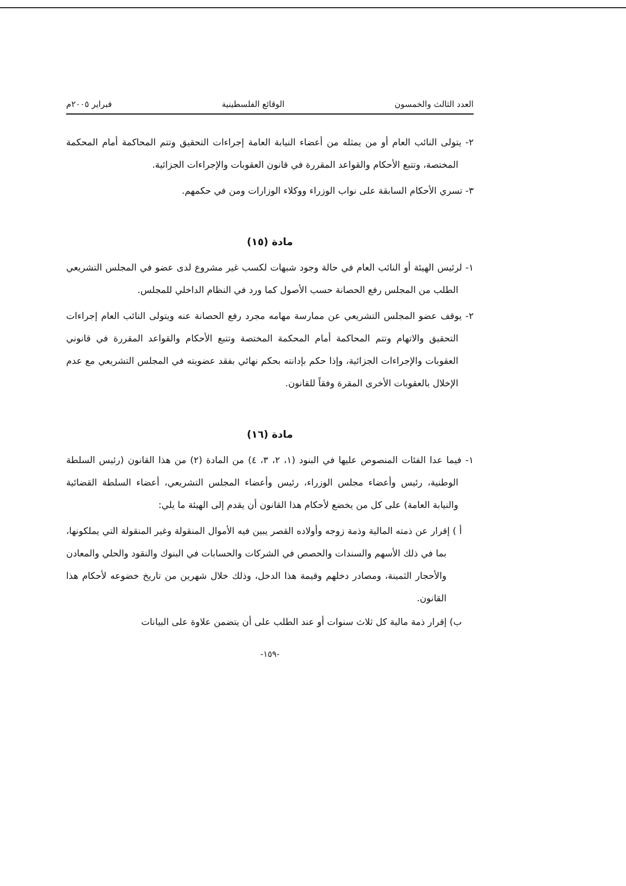العدد الثالث والخمسون الوقائع الفلسطينية فبراير ٢٠٠٥م
٢- يتولى النائب العام أو من يمثله من أعضاء النيابة العامة إجراءات التحقيق وتتم المحاكمة أمام المحكمة المختصة، وتتبع الأحكام والقواعد المقررة في قانون العقوبات والإجراءات الجزائية.
٣- تسري الأحكام السابقة على نواب الوزراء ووكلاء الوزارات ومن في حكمهم.
مادة (١٥)
١- لرئيس الهيئة أو النائب العام في حالة وجود شبهات لكسب غير مشروع لدى عضو في المجلس التشريعي الطلب من المجلس رفع الحصانة حسب الأصول كما ورد في النظام الداخلي للمجلس.
٢- يوقف عضو المجلس التشريعي عن ممارسة مهامه مجرد رفع الحصانة عنه ويتولى النائب العام إجراءات التحقيق والاتهام وتتم المحاكمة أمام المحكمة المختصة وتتبع الأحكام والقواعد المقررة في قانوني العقوبات والإجراءات الجزائية، وإذا حكم بإدانته بحكم نهائي بفقد عضويته في المجلس التشريعي مع عدم الإخلال بالعقوبات الأخرى المقرة وفقاً للقانون.
مادة (١٦)
١- فيما عدا الفئات المنصوص عليها في البنود (١، ٢، ٣، ٤) من المادة (٢) من هذا القانون (رئيس السلطة الوطنية، رئيس وأعضاء مجلس الوزراء، رئيس وأعضاء المجلس التشريعي، أعضاء السلطة القضائية والنيابة العامة) على كل من يخضع لأحكام هذا القانون أن يقدم إلى الهيئة ما يلي:
أ ) إقرار عن ذمته المالية وذمة زوجه وأولاده القصر يبين فيه الأموال المنقولة وغير المنقولة التي يملكونها، بما في ذلك الأسهم والسندات والحصص في الشركات والحسابات في البنوك والنقود والحلي والمعادن والأحجار الثمينة، ومصادر دخلهم وقيمة هذا الدخل، وذلك خلال شهرين من تاريخ خضوعه لأحكام هذا القانون.
ب) إقرار ذمة مالية كل ثلاث سنوات أو عند الطلب على أن يتضمن علاوة على البيانات
-١٥٩-